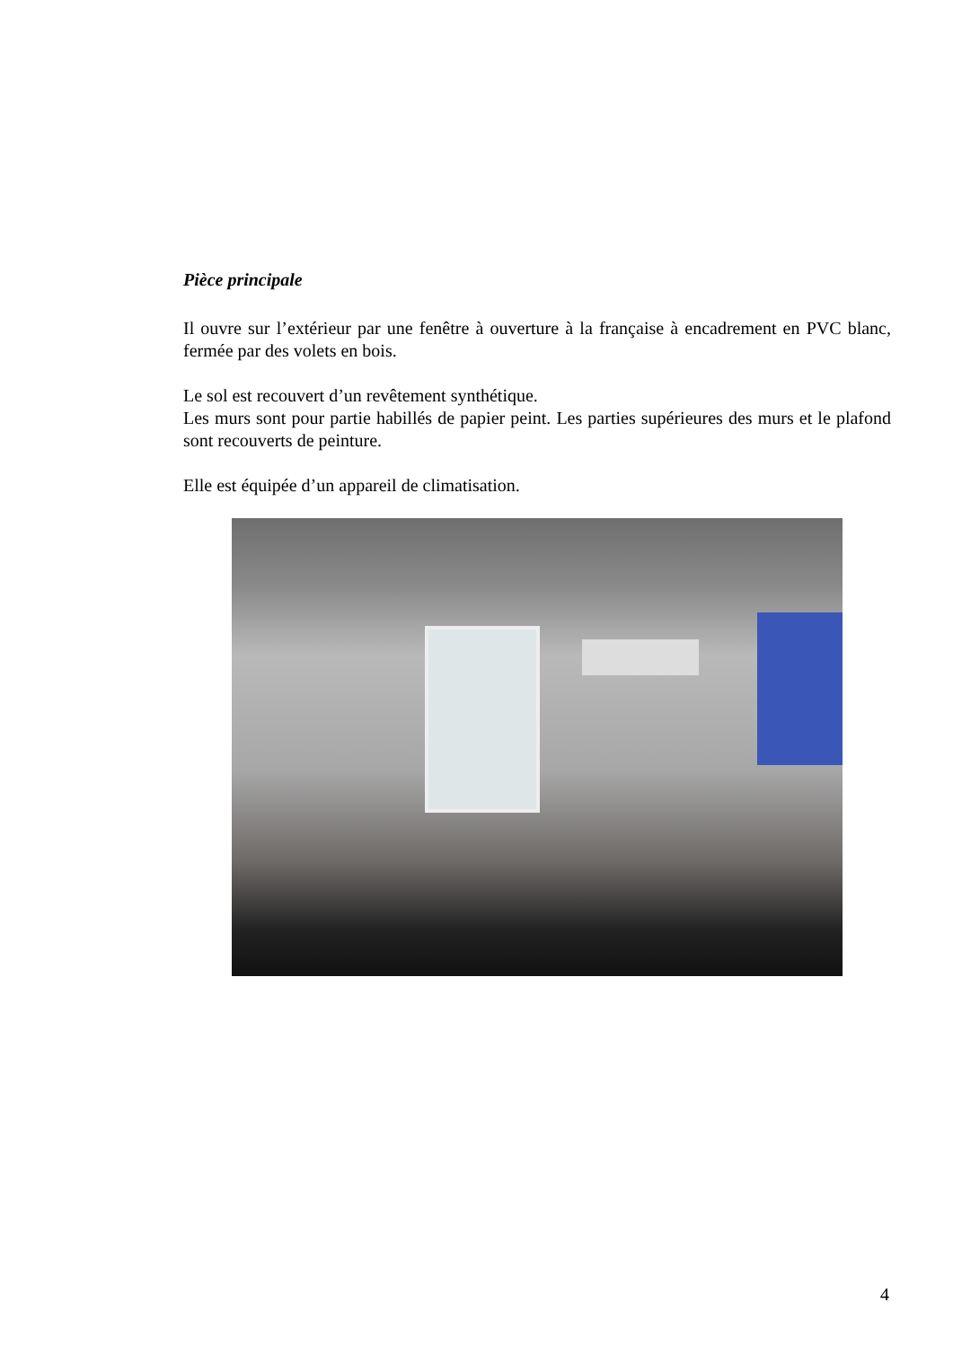Pièce principale
Il ouvre sur l’extérieur par une fenêtre à ouverture à la française à encadrement en PVC blanc, fermée par des volets en bois.
Le sol est recouvert d’un revêtement synthétique.
Les murs sont pour partie habillés de papier peint. Les parties supérieures des murs et le plafond sont recouverts de peinture.
Elle est équipée d’un appareil de climatisation.
4